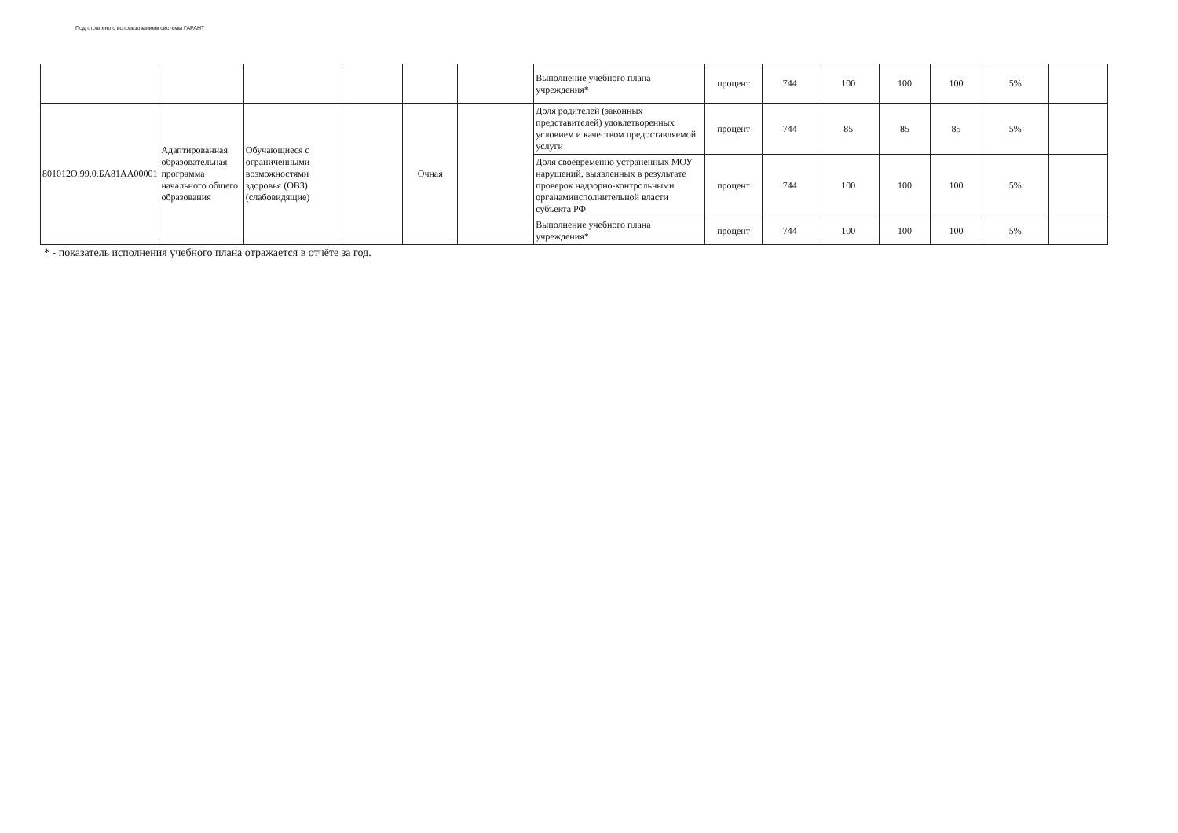Подготовлено с использованием системы ГАРАНТ
| | | | | | | Выполнение учебного плана учреждения* | процент | 744 | 100 | 100 | 100 | 5% | |
| 801012О.99.0.БА81АА00001 | Адаптированная образовательная программа начального общего образования | Обучающиеся с ограниченными возможностями здоровья (ОВЗ) (слабовидящие) | | Очная | | Доля родителей (законных представителей) удовлетворенных условием и качеством предоставляемой услуги | процент | 744 | 85 | 85 | 85 | 5% | |
| | | | | | | Доля своевременно устраненных МОУ нарушений, выявленных в результате проверок надзорно-контрольными органамиисполнительной власти субъекта РФ | процент | 744 | 100 | 100 | 100 | 5% | |
| | | | | | | Выполнение учебного плана учреждения* | процент | 744 | 100 | 100 | 100 | 5% | |
* - показатель исполнения учебного плана отражается в отчёте за год.